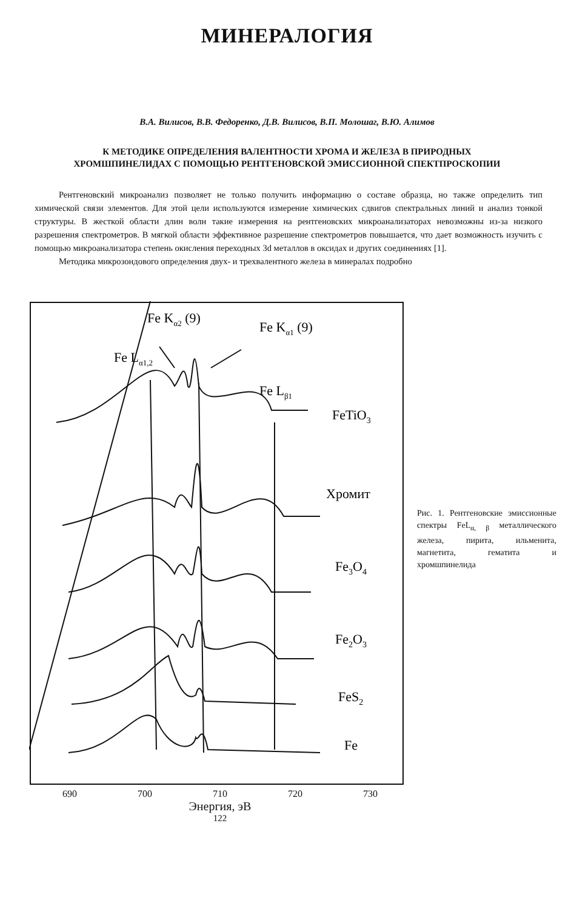МИНЕРАЛОГИЯ
В.А. Вилисов, В.В. Федоренко, Д.В. Вилисов, В.П. Молошаг, В.Ю. Алимов
К МЕТОДИКЕ ОПРЕДЕЛЕНИЯ ВАЛЕНТНОСТИ ХРОМА И ЖЕЛЕЗА В ПРИРОДНЫХ ХРОМШПИНЕЛИДАХ С ПОМОЩЬЮ РЕНТГЕНОВСКОЙ ЭМИССИОННОЙ СПЕКТПРОСКОПИИ
Рентгеновский микроанализ позволяет не только получить информацию о составе образца, но также определить тип химической связи элементов. Для этой цели используются измерение химических сдвигов спектральных линий и анализ тонкой структуры. В жесткой области длин волн такие измерения на рентгеновских микроанализаторах невозможны из-за низкого разрешения спектрометров. В мягкой области эффективное разрешение спектрометров повышается, что дает возможность изучить с помощью микроанализатора степень окисления переходных 3d металлов в оксидах и других соединениях [1].
Методика микрозондового определения двух- и трехвалентного железа в минералах подробно
Fe Kα2 (9)
Fe Kα1 (9)
Fe Lα1,2
Fe Lβ1
FeTiO3
Хромит
Fe3O4
Fe2O3
FeS2
Fe
690 700 710 720 730
Энергия, эВ
122
Рис. 1. Рентгеновские эмиссионные спектры FeL<sub>α, β</sub> металлического железа, пирита, ильменита, магнетита, гематита и хромшпинелида